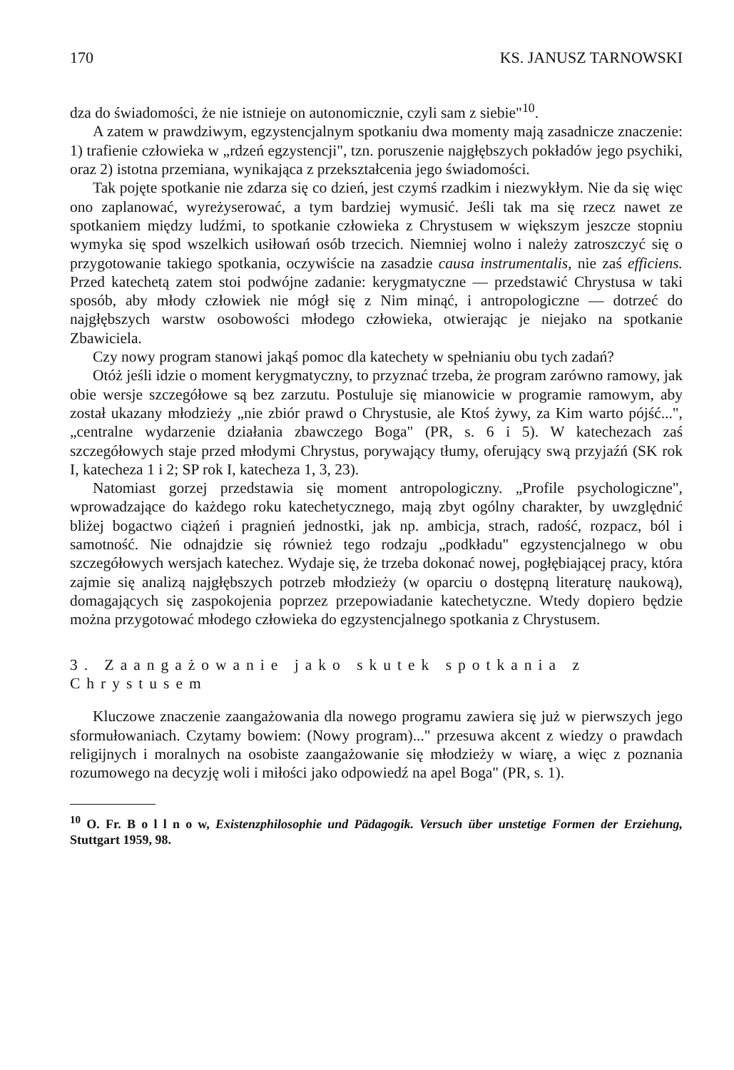170 KS. JANUSZ TARNOWSKI
dza do świadomości, że nie istnieje on autonomicznie, czyli sam z siebie"<sup>10</sup>.
A zatem w prawdziwym, egzystencjalnym spotkaniu dwa momenty mają zasadnicze znaczenie: 1) trafienie człowieka w „rdzeń egzystencji", tzn. poruszenie najgłębszych pokładów jego psychiki, oraz 2) istotna przemiana, wynikająca z przekształcenia jego świadomości.
Tak pojęte spotkanie nie zdarza się co dzień, jest czymś rzadkim i niezwykłym. Nie da się więc ono zaplanować, wyreżyserować, a tym bardziej wymusić. Jeśli tak ma się rzecz nawet ze spotkaniem między ludźmi, to spotkanie człowieka z Chrystusem w większym jeszcze stopniu wymyka się spod wszelkich usiłowań osób trzecich. Niemniej wolno i należy zatroszczyć się o przygotowanie takiego spotkania, oczywiście na zasadzie causa instrumentalis, nie zaś efficiens. Przed katechetą zatem stoi podwójne zadanie: kerygmatyczne — przedstawić Chrystusa w taki sposób, aby młody człowiek nie mógł się z Nim minąć, i antropologiczne — dotrzeć do najgłębszych warstw osobowości młodego człowieka, otwierając je niejako na spotkanie Zbawiciela.
Czy nowy program stanowi jakąś pomoc dla katechety w spełnianiu obu tych zadań?
Otóż jeśli idzie o moment kerygmatyczny, to przyznać trzeba, że program zarówno ramowy, jak obie wersje szczegółowe są bez zarzutu. Postuluje się mianowicie w programie ramowym, aby został ukazany młodzieży „nie zbiór prawd o Chrystusie, ale Ktoś żywy, za Kim warto pójść...", „centralne wydarzenie działania zbawczego Boga" (PR, s. 6 i 5). W katechezach zaś szczegółowych staje przed młodymi Chrystus, porywający tłumy, oferujący swą przyjaźń (SK rok I, katecheza 1 i 2; SP rok I, katecheza 1, 3, 23).
Natomiast gorzej przedstawia się moment antropologiczny. „Profile psychologiczne", wprowadzające do każdego roku katechetycznego, mają zbyt ogólny charakter, by uwzględnić bliżej bogactwo ciążeń i pragnień jednostki, jak np. ambicja, strach, radość, rozpacz, ból i samotność. Nie odnajdzie się również tego rodzaju „podkładu" egzystencjalnego w obu szczegółowych wersjach katechez. Wydaje się, że trzeba dokonać nowej, pogłębiającej pracy, która zajmie się analizą najgłębszych potrzeb młodzieży (w oparciu o dostępną literaturę naukową), domagających się zaspokojenia poprzez przepowiadanie katechetyczne. Wtedy dopiero będzie można przygotować młodego człowieka do egzystencjalnego spotkania z Chrystusem.
3. Zaangażowanie jako skutek spotkania z Chrystusem
Kluczowe znaczenie zaangażowania dla nowego programu zawiera się już w pierwszych jego sformułowaniach. Czytamy bowiem: (Nowy program)..." przesuwa akcent z wiedzy o prawdach religijnych i moralnych na osobiste zaangażowanie się młodzieży w wiarę, a więc z poznania rozumowego na decyzję woli i miłości jako odpowiedź na apel Boga" (PR, s. 1).
<sup>10</sup> O. Fr. B o l l n o w, Existenzphilosophie und Pädagogik. Versuch über unstetige Formen der Erziehung, Stuttgart 1959, 98.